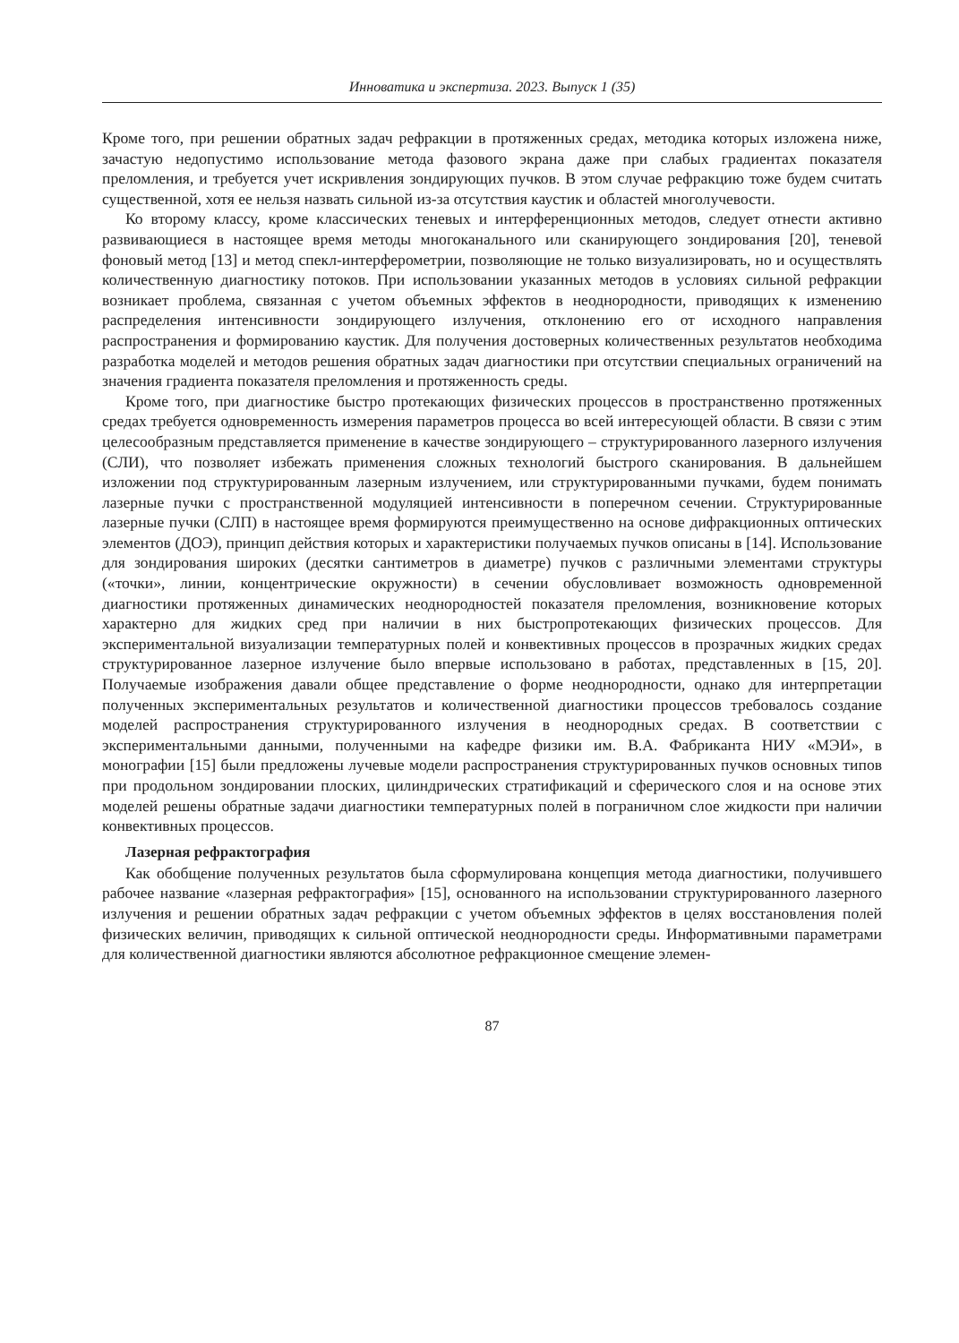Инноватика и экспертиза. 2023. Выпуск 1 (35)
Кроме того, при решении обратных задач рефракции в протяженных средах, методика которых изложена ниже, зачастую недопустимо использование метода фазового экрана даже при слабых градиентах показателя преломления, и требуется учет искривления зондирующих пучков. В этом случае рефракцию тоже будем считать существенной, хотя ее нельзя назвать сильной из-за отсутствия каустик и областей многолучевости.
Ко второму классу, кроме классических теневых и интерференционных методов, следует отнести активно развивающиеся в настоящее время методы многоканального или сканирующего зондирования [20], теневой фоновый метод [13] и метод спекл-интерферометрии, позволяющие не только визуализировать, но и осуществлять количественную диагностику потоков. При использовании указанных методов в условиях сильной рефракции возникает проблема, связанная с учетом объемных эффектов в неоднородности, приводящих к изменению распределения интенсивности зондирующего излучения, отклонению его от исходного направления распространения и формированию каустик. Для получения достоверных количественных результатов необходима разработка моделей и методов решения обратных задач диагностики при отсутствии специальных ограничений на значения градиента показателя преломления и протяженность среды.
Кроме того, при диагностике быстро протекающих физических процессов в пространственно протяженных средах требуется одновременность измерения параметров процесса во всей интересующей области. В связи с этим целесообразным представляется применение в качестве зондирующего – структурированного лазерного излучения (СЛИ), что позволяет избежать применения сложных технологий быстрого сканирования. В дальнейшем изложении под структурированным лазерным излучением, или структурированными пучками, будем понимать лазерные пучки с пространственной модуляцией интенсивности в поперечном сечении. Структурированные лазерные пучки (СЛП) в настоящее время формируются преимущественно на основе дифракционных оптических элементов (ДОЭ), принцип действия которых и характеристики получаемых пучков описаны в [14]. Использование для зондирования широких (десятки сантиметров в диаметре) пучков с различными элементами структуры («точки», линии, концентрические окружности) в сечении обусловливает возможность одновременной диагностики протяженных динамических неоднородностей показателя преломления, возникновение которых характерно для жидких сред при наличии в них быстропротекающих физических процессов. Для экспериментальной визуализации температурных полей и конвективных процессов в прозрачных жидких средах структурированное лазерное излучение было впервые использовано в работах, представленных в [15, 20]. Получаемые изображения давали общее представление о форме неоднородности, однако для интерпретации полученных экспериментальных результатов и количественной диагностики процессов требовалось создание моделей распространения структурированного излучения в неоднородных средах. В соответствии с экспериментальными данными, полученными на кафедре физики им. В.А. Фабриканта НИУ «МЭИ», в монографии [15] были предложены лучевые модели распространения структурированных пучков основных типов при продольном зондировании плоских, цилиндрических стратификаций и сферического слоя и на основе этих моделей решены обратные задачи диагностики температурных полей в пограничном слое жидкости при наличии конвективных процессов.
Лазерная рефрактография
Как обобщение полученных результатов была сформулирована концепция метода диагностики, получившего рабочее название «лазерная рефрактография» [15], основанного на использовании структурированного лазерного излучения и решении обратных задач рефракции с учетом объемных эффектов в целях восстановления полей физических величин, приводящих к сильной оптической неоднородности среды. Информативными параметрами для количественной диагностики являются абсолютное рефракционное смещение элемен-
87